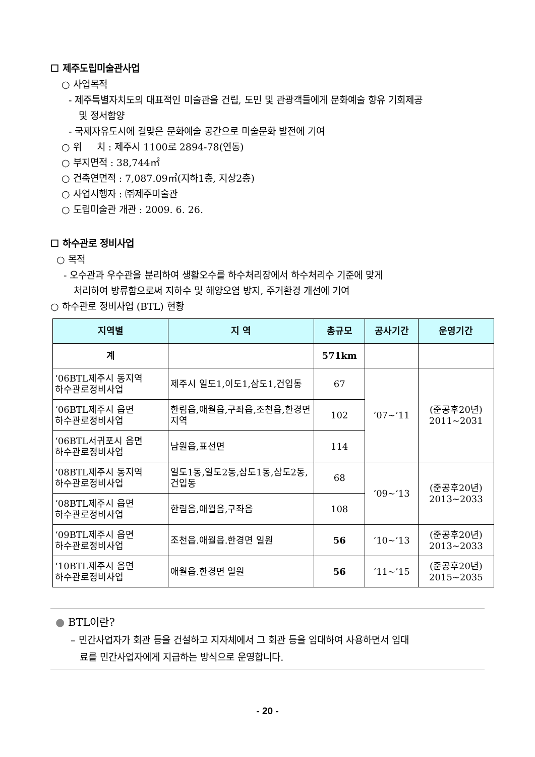☐ 제주도립미술관사업
○ 사업목적
- 제주특별자치도의 대표적인 미술관을 건립, 도민 및 관광객들에게 문화예술 향유 기회제공
및 정서함양
- 국제자유도시에 걸맞은 문화예술 공간으로 미술문화 발전에 기여
○ 위 치 : 제주시 1100로 2894-78(연동)
○ 부지면적 : 38,744㎡
○ 건축연면적 : 7,087.09㎡(지하1층, 지상2층)
○ 사업시행자 : ㈜제주미술관
○ 도립미술관 개관 : 2009. 6. 26.
☐ 하수관로 정비사업
○ 목적
- 오수관과 우수관을 분리하여 생활오수를 하수처리장에서 하수처리수 기준에 맞게
처리하여 방류함으로써 지하수 및 해양오염 방지, 주거환경 개선에 기여
○ 하수관로 정비사업 (BTL) 현황
| 지역별 | 지 역 | 총규모 | 공사기간 | 운영기간 |
| --- | --- | --- | --- | --- |
| 계 | | 571km | | |
| ‘06BTL제주시 동지역 하수관로정비사업 | 제주시 일도1,이도1,삼도1,건입동 | 67 | ‘07~’11 | (준공후20년) 2011~2031 |
| ‘06BTL제주시 읍면 하수관로정비사업 | 한림읍,애월읍,구좌읍,조천읍,한경면지역 | 102 | | |
| ‘06BTL서귀포시 읍면 하수관로정비사업 | 남원읍,표선면 | 114 | | |
| ‘08BTL제주시 동지역 하수관로정비사업 | 일도1동,일도2동,삼도1동,삼도2동,건입동 | 68 | ’09~‘13 | (준공후20년) 2013~2033 |
| ‘08BTL제주시 읍면 하수관로정비사업 | 한림읍,애월읍,구좌읍 | 108 | | |
| ‘09BTL제주시 읍면 하수관로정비사업 | 조천읍.애월읍.한경면 일원 | 56 | ‘10~’13 | (준공후20년) 2013~2033 |
| ‘10BTL제주시 읍면 하수관로정비사업 | 애월읍.한경면 일원 | 56 | ‘11~’15 | (준공후20년) 2015~2035 |
● BTL이란?
– 민간사업자가 회관 등을 건설하고 지자체에서 그 회관 등을 임대하여 사용하면서 임대
료를 민간사업자에게 지급하는 방식으로 운영합니다.
- 20 -